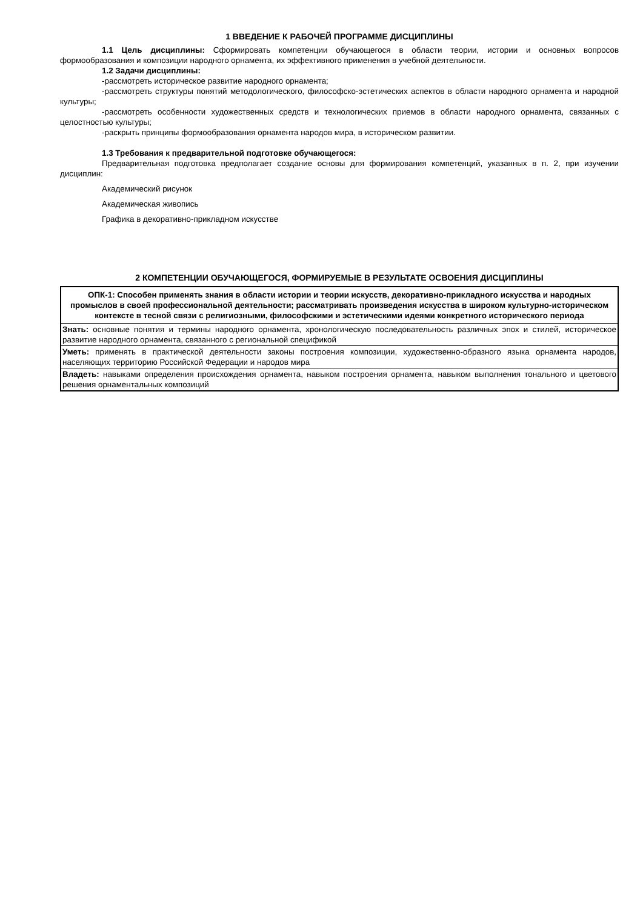1 ВВЕДЕНИЕ К РАБОЧЕЙ ПРОГРАММЕ ДИСЦИПЛИНЫ
1.1 Цель дисциплины: Сформировать компетенции обучающегося в области теории, истории и основных вопросов формообразования и композиции народного орнамента, их эффективного применения в учебной деятельности.
1.2 Задачи дисциплины:
-рассмотреть историческое развитие народного орнамента;
-рассмотреть структуры понятий методологического, философско-эстетических аспектов в области народного орнамента и народной культуры;
-рассмотреть особенности художественных средств и технологических приемов в области народного орнамента, связанных с целостностью культуры;
-раскрыть принципы формообразования орнамента народов мира, в историческом развитии.
1.3 Требования к предварительной подготовке обучающегося:
Предварительная подготовка предполагает создание основы для формирования компетенций, указанных в п. 2, при изучении дисциплин:
Академический рисунок
Академическая живопись
Графика в декоративно-прикладном искусстве
2 КОМПЕТЕНЦИИ ОБУЧАЮЩЕГОСЯ, ФОРМИРУЕМЫЕ В РЕЗУЛЬТАТЕ ОСВОЕНИЯ ДИСЦИПЛИНЫ
| ОПК-1: Способен применять знания в области истории и теории искусств, декоративно-прикладного искусства и народных промыслов в своей профессиональной деятельности; рассматривать произведения искусства в широком культурно-историческом контексте в тесной связи с религиозными, философскими и эстетическими идеями конкретного исторического периода |
| Знать: основные понятия и термины народного орнамента, хронологическую последовательность различных эпох и стилей, историческое развитие народного орнамента, связанного с региональной спецификой |
| Уметь: применять в практической деятельности законы построения композиции, художественно-образного языка орнамента народов, населяющих территорию Российской Федерации и народов мира |
| Владеть: навыками определения происхождения орнамента, навыком построения орнамента, навыком выполнения тонального и цветового решения орнаментальных композиций |